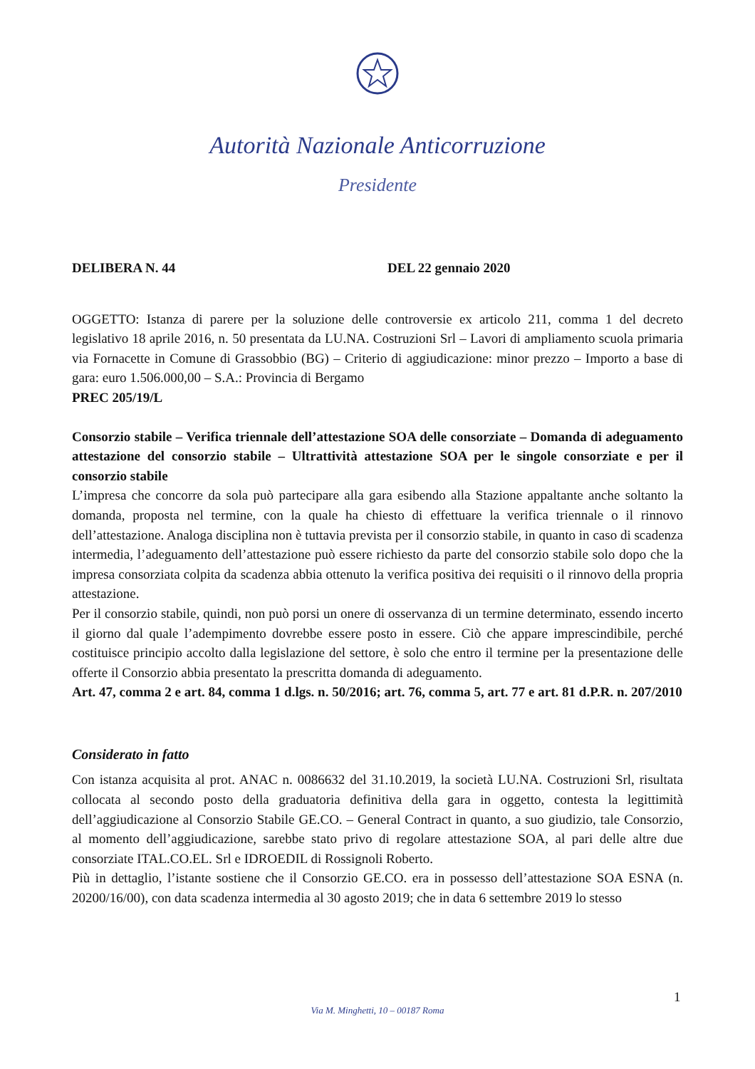Autorità Nazionale Anticorruzione
Presidente
DELIBERA N. 44 DEL 22 gennaio 2020
OGGETTO: Istanza di parere per la soluzione delle controversie ex articolo 211, comma 1 del decreto legislativo 18 aprile 2016, n. 50 presentata da LU.NA. Costruzioni Srl – Lavori di ampliamento scuola primaria via Fornacette in Comune di Grassobbio (BG) – Criterio di aggiudicazione: minor prezzo – Importo a base di gara: euro 1.506.000,00 – S.A.: Provincia di Bergamo
PREC 205/19/L
Consorzio stabile – Verifica triennale dell’attestazione SOA delle consorziate – Domanda di adeguamento attestazione del consorzio stabile – Ultrattività attestazione SOA per le singole consorziate e per il consorzio stabile
L’impresa che concorre da sola può partecipare alla gara esibendo alla Stazione appaltante anche soltanto la domanda, proposta nel termine, con la quale ha chiesto di effettuare la verifica triennale o il rinnovo dell’attestazione. Analoga disciplina non è tuttavia prevista per il consorzio stabile, in quanto in caso di scadenza intermedia, l’adeguamento dell’attestazione può essere richiesto da parte del consorzio stabile solo dopo che la impresa consorziata colpita da scadenza abbia ottenuto la verifica positiva dei requisiti o il rinnovo della propria attestazione.
Per il consorzio stabile, quindi, non può porsi un onere di osservanza di un termine determinato, essendo incerto il giorno dal quale l’adempimento dovrebbe essere posto in essere. Ciò che appare imprescindibile, perché costituisce principio accolto dalla legislazione del settore, è solo che entro il termine per la presentazione delle offerte il Consorzio abbia presentato la prescritta domanda di adeguamento.
Art. 47, comma 2 e art. 84, comma 1 d.lgs. n. 50/2016; art. 76, comma 5, art. 77 e art. 81 d.P.R. n. 207/2010
Considerato in fatto
Con istanza acquisita al prot. ANAC n. 0086632 del 31.10.2019, la società LU.NA. Costruzioni Srl, risultata collocata al secondo posto della graduatoria definitiva della gara in oggetto, contesta la legittimità dell’aggiudicazione al Consorzio Stabile GE.CO. – General Contract in quanto, a suo giudizio, tale Consorzio, al momento dell’aggiudicazione, sarebbe stato privo di regolare attestazione SOA, al pari delle altre due consorziate ITAL.CO.EL. Srl e IDROEDIL di Rossignoli Roberto.
Più in dettaglio, l’istante sostiene che il Consorzio GE.CO. era in possesso dell’attestazione SOA ESNA (n. 20200/16/00), con data scadenza intermedia al 30 agosto 2019; che in data 6 settembre 2019 lo stesso
1
Via M. Minghetti, 10 – 00187 Roma